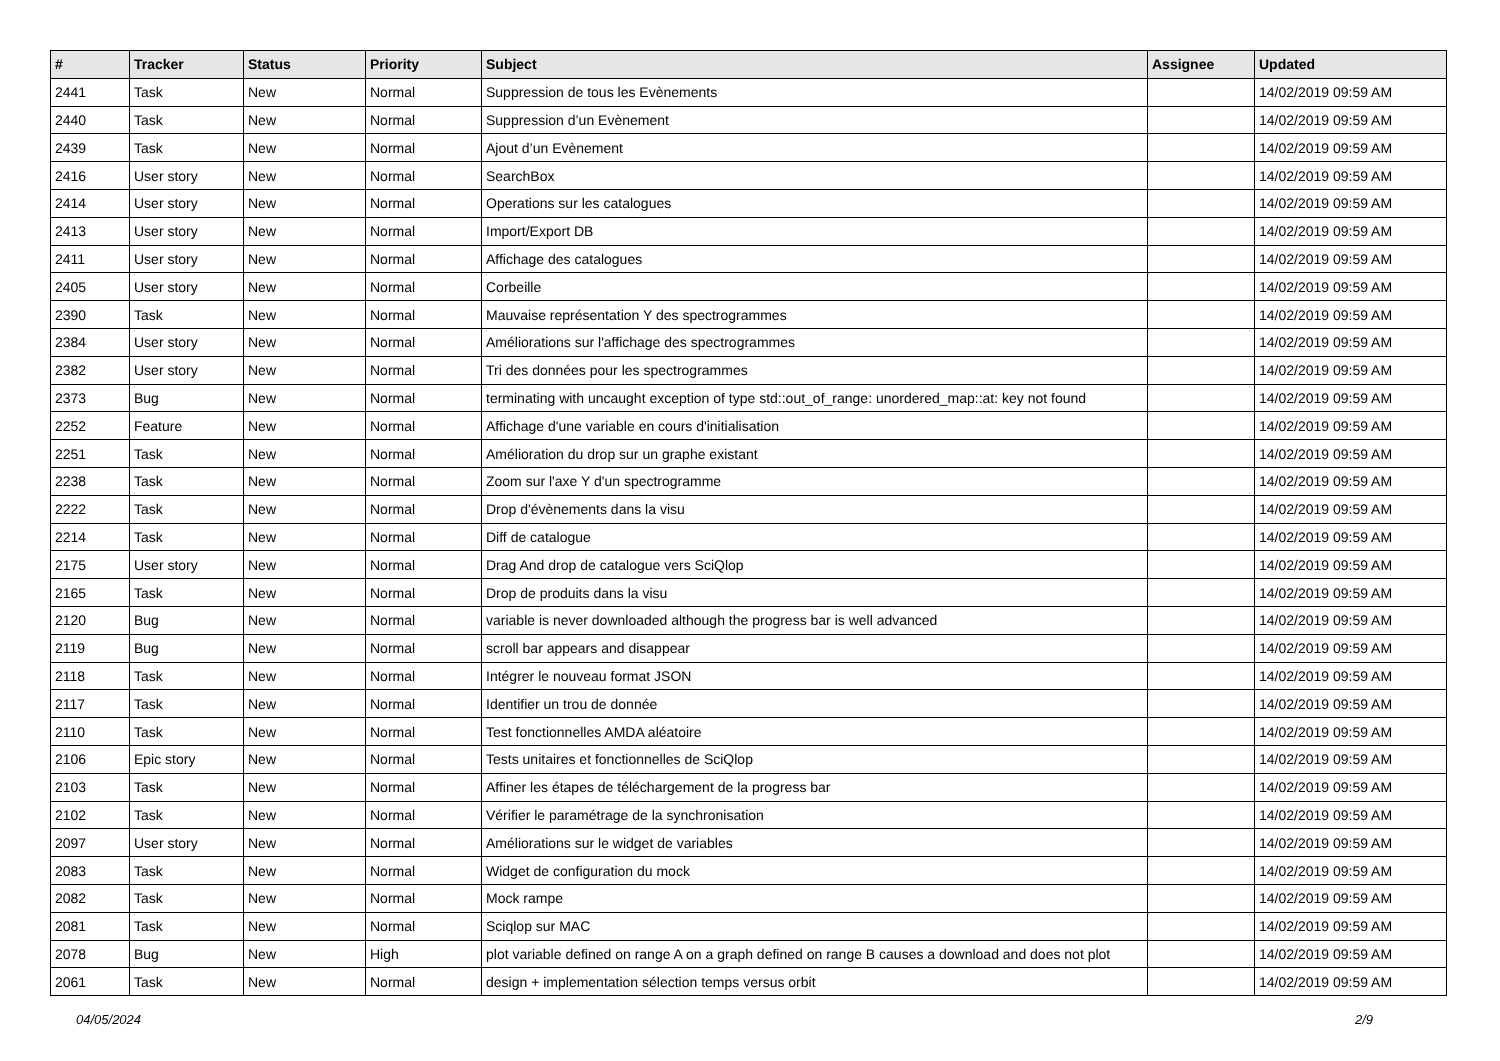| # | Tracker | Status | Priority | Subject | Assignee | Updated |
| --- | --- | --- | --- | --- | --- | --- |
| 2441 | Task | New | Normal | Suppression de tous les Evènements | | 14/02/2019 09:59 AM |
| 2440 | Task | New | Normal | Suppression d’un Evènement | | 14/02/2019 09:59 AM |
| 2439 | Task | New | Normal | Ajout d’un Evènement | | 14/02/2019 09:59 AM |
| 2416 | User story | New | Normal | SearchBox | | 14/02/2019 09:59 AM |
| 2414 | User story | New | Normal | Operations sur les catalogues | | 14/02/2019 09:59 AM |
| 2413 | User story | New | Normal | Import/Export DB | | 14/02/2019 09:59 AM |
| 2411 | User story | New | Normal | Affichage des catalogues | | 14/02/2019 09:59 AM |
| 2405 | User story | New | Normal | Corbeille | | 14/02/2019 09:59 AM |
| 2390 | Task | New | Normal | Mauvaise représentation Y des spectrogrammes | | 14/02/2019 09:59 AM |
| 2384 | User story | New | Normal | Améliorations sur l'affichage des spectrogrammes | | 14/02/2019 09:59 AM |
| 2382 | User story | New | Normal | Tri des données pour les spectrogrammes | | 14/02/2019 09:59 AM |
| 2373 | Bug | New | Normal | terminating with uncaught exception of type std::out_of_range: unordered_map::at: key not found | | 14/02/2019 09:59 AM |
| 2252 | Feature | New | Normal | Affichage d'une variable en cours d'initialisation | | 14/02/2019 09:59 AM |
| 2251 | Task | New | Normal | Amélioration du drop sur un graphe existant | | 14/02/2019 09:59 AM |
| 2238 | Task | New | Normal | Zoom sur l'axe Y d'un spectrogramme | | 14/02/2019 09:59 AM |
| 2222 | Task | New | Normal | Drop d'évènements dans la visu | | 14/02/2019 09:59 AM |
| 2214 | Task | New | Normal | Diff de catalogue | | 14/02/2019 09:59 AM |
| 2175 | User story | New | Normal | Drag And drop de catalogue vers SciQlop | | 14/02/2019 09:59 AM |
| 2165 | Task | New | Normal | Drop de produits dans la visu | | 14/02/2019 09:59 AM |
| 2120 | Bug | New | Normal | variable is never downloaded although the progress bar is well advanced | | 14/02/2019 09:59 AM |
| 2119 | Bug | New | Normal | scroll bar appears and disappear | | 14/02/2019 09:59 AM |
| 2118 | Task | New | Normal | Intégrer le nouveau format JSON | | 14/02/2019 09:59 AM |
| 2117 | Task | New | Normal | Identifier un trou de donnée | | 14/02/2019 09:59 AM |
| 2110 | Task | New | Normal | Test fonctionnelles AMDA aléatoire | | 14/02/2019 09:59 AM |
| 2106 | Epic story | New | Normal | Tests unitaires et fonctionnelles de SciQlop | | 14/02/2019 09:59 AM |
| 2103 | Task | New | Normal | Affiner les étapes de téléchargement de la progress bar | | 14/02/2019 09:59 AM |
| 2102 | Task | New | Normal | Vérifier le paramétrage de la synchronisation | | 14/02/2019 09:59 AM |
| 2097 | User story | New | Normal | Améliorations sur le widget de variables | | 14/02/2019 09:59 AM |
| 2083 | Task | New | Normal | Widget de configuration du mock | | 14/02/2019 09:59 AM |
| 2082 | Task | New | Normal | Mock rampe | | 14/02/2019 09:59 AM |
| 2081 | Task | New | Normal | Sciqlop sur MAC | | 14/02/2019 09:59 AM |
| 2078 | Bug | New | High | plot variable defined on range A on a graph defined on range B causes a download and does not plot | | 14/02/2019 09:59 AM |
| 2061 | Task | New | Normal | design + implementation sélection temps versus orbit | | 14/02/2019 09:59 AM |
04/05/2024 2/9